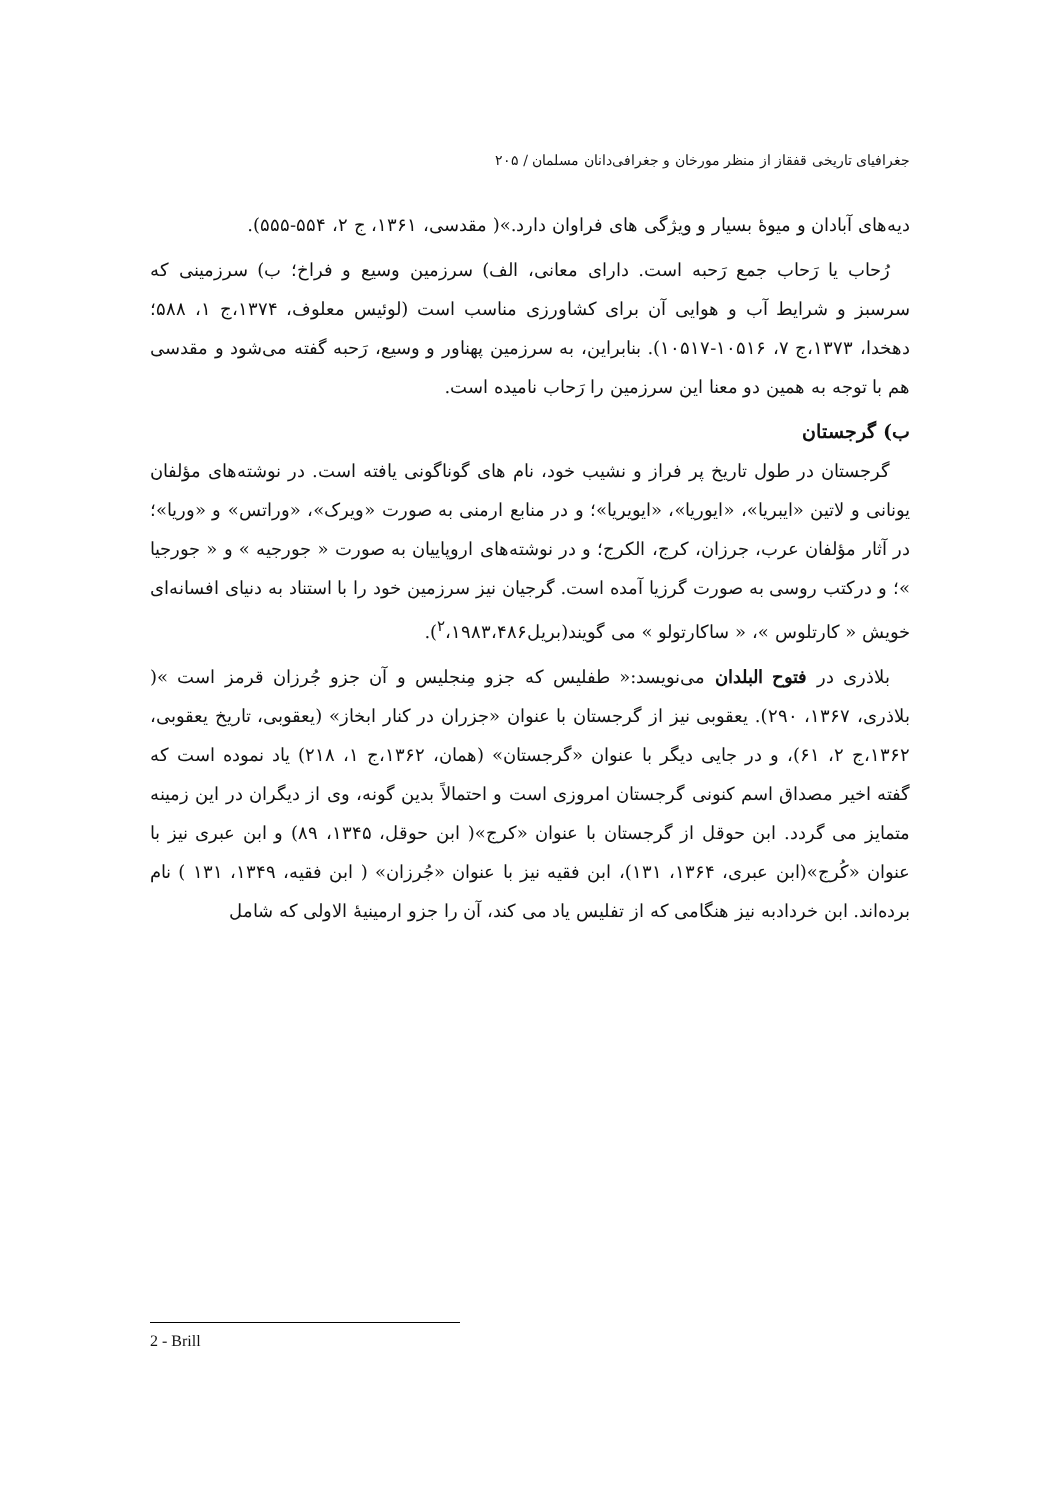جغرافیای تاریخی قفقاز از منظر مورخان و جغرافی‌دانان مسلمان / ۲۰۵
دیه‌های آبادان و میوهٔ بسیار و ویژگی های فراوان دارد.»( مقدسی، ۱۳۶۱، ج ۲، ۵۵۴-۵۵۵).
رُحاب یا رَحاب جمع رَحبه است. دارای معانی، الف) سرزمین وسیع و فراخ؛ ب) سرزمینی که سرسبز و شرایط آب و هوایی آن برای کشاورزی مناسب است (لوئیس معلوف، ۱۳۷۴،ج ۱، ۵۸۸؛ دهخدا، ۱۳۷۳،ج ۷، ۱۰۵۱۶-۱۰۵۱۷). بنابراین، به سرزمین پهناور و وسیع، رَحبه گفته می‌شود و مقدسی هم با توجه به همین دو معنا این سرزمین را رَحاب نامیده است.
ب) گرجستان
گرجستان در طول تاریخ پر فراز و نشیب خود، نام های گوناگونی یافته است. در نوشته‌های مؤلفان یونانی و لاتین «ایبریا»، «ایوریا»، «ایویریا»؛ و در منابع ارمنی به صورت «ویرک»، «وراتس» و «وریا»؛ در آثار مؤلفان عرب، جرزان، کرج، الکرج؛ و در نوشته‌های اروپاییان به صورت « جورجیه » و « جورجیا »؛ و درکتب روسی به صورت گرزیا آمده است. گرجیان نیز سرزمین خود را با استناد به دنیای افسانه‌ای خویش « کارتلوس »، « ساکارتولو » می گویند(بریل<sup>۲</sup>،۱۹۸۳،۴۸۶).
بلاذری در فتوح البلدان می‌نویسد:« طفلیس که جزو مِنجلیس و آن جزو جُرزان قرمز است »( بلاذری، ۱۳۶۷، ۲۹۰). یعقوبی نیز از گرجستان با عنوان «جزران در کنار ابخاز» (یعقوبی، تاریخ یعقوبی، ۱۳۶۲،ج ۲، ۶۱)، و در جایی دیگر با عنوان «گرجستان» (همان، ۱۳۶۲،ج ۱، ۲۱۸) یاد نموده است که گفته اخیر مصداق اسم کنونی گرجستان امروزی است و احتمالاً بدین گونه، وی از دیگران در این زمینه متمایز می گردد. ابن حوقل از گرجستان با عنوان «کرج»( ابن حوقل، ۱۳۴۵، ۸۹) و ابن عبری نیز با عنوان «کُرج»(ابن عبری، ۱۳۶۴، ۱۳۱)، ابن فقیه نیز با عنوان «جُرزان» ( ابن فقیه، ۱۳۴۹، ۱۳۱ ) نام برده‌اند. ابن خردادبه نیز هنگامی که از تفلیس یاد می کند، آن را جزو ارمینیهٔ الاولی که شامل
2 - Brill